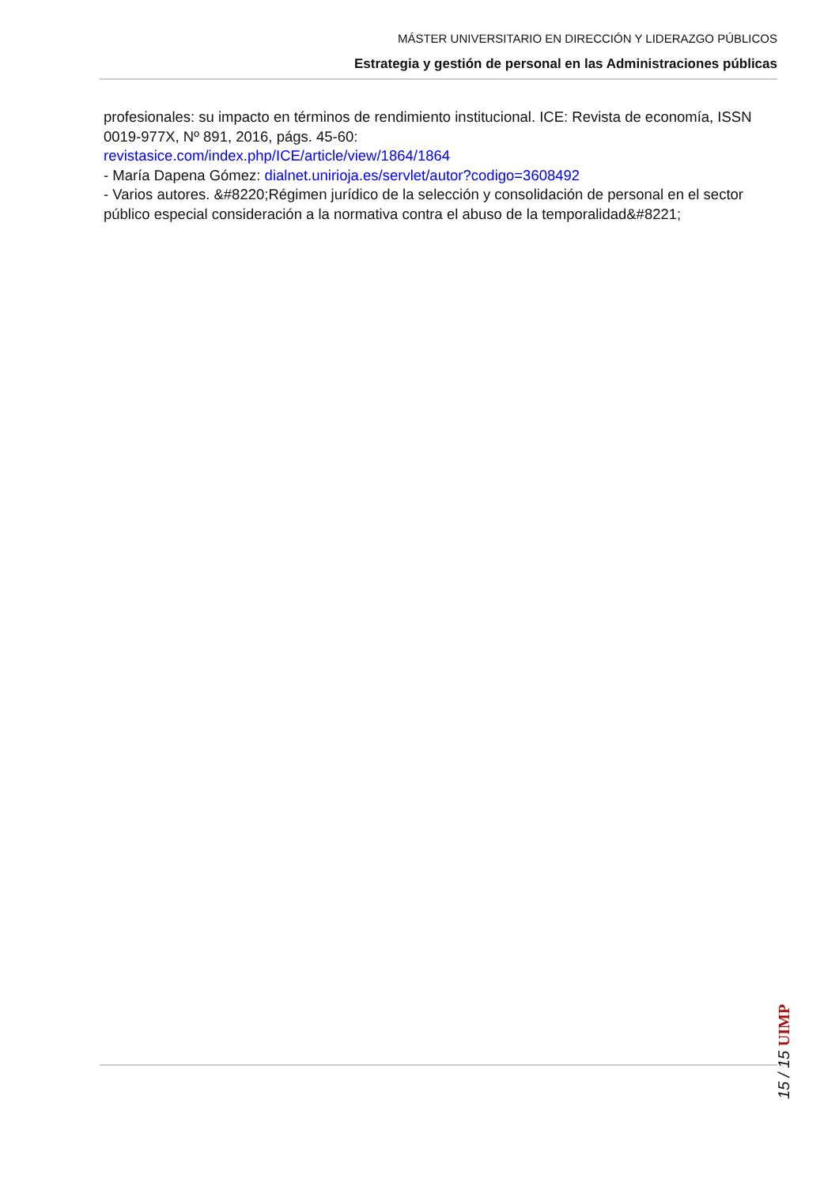MÁSTER UNIVERSITARIO EN DIRECCIÓN Y LIDERAZGO PÚBLICOS
Estrategia y gestión de personal en las Administraciones públicas
profesionales: su impacto en términos de rendimiento institucional. ICE: Revista de economía, ISSN 0019-977X, Nº 891, 2016, págs. 45-60:
revistasice.com/index.php/ICE/article/view/1864/1864
- María Dapena Gómez: dialnet.unirioja.es/servlet/autor?codigo=3608492
- Varios autores. &#8220;Régimen jurídico de la selección y consolidación de personal en el sector público especial consideración a la normativa contra el abuso de la temporalidad&#8221;
15 / 15 UIMP